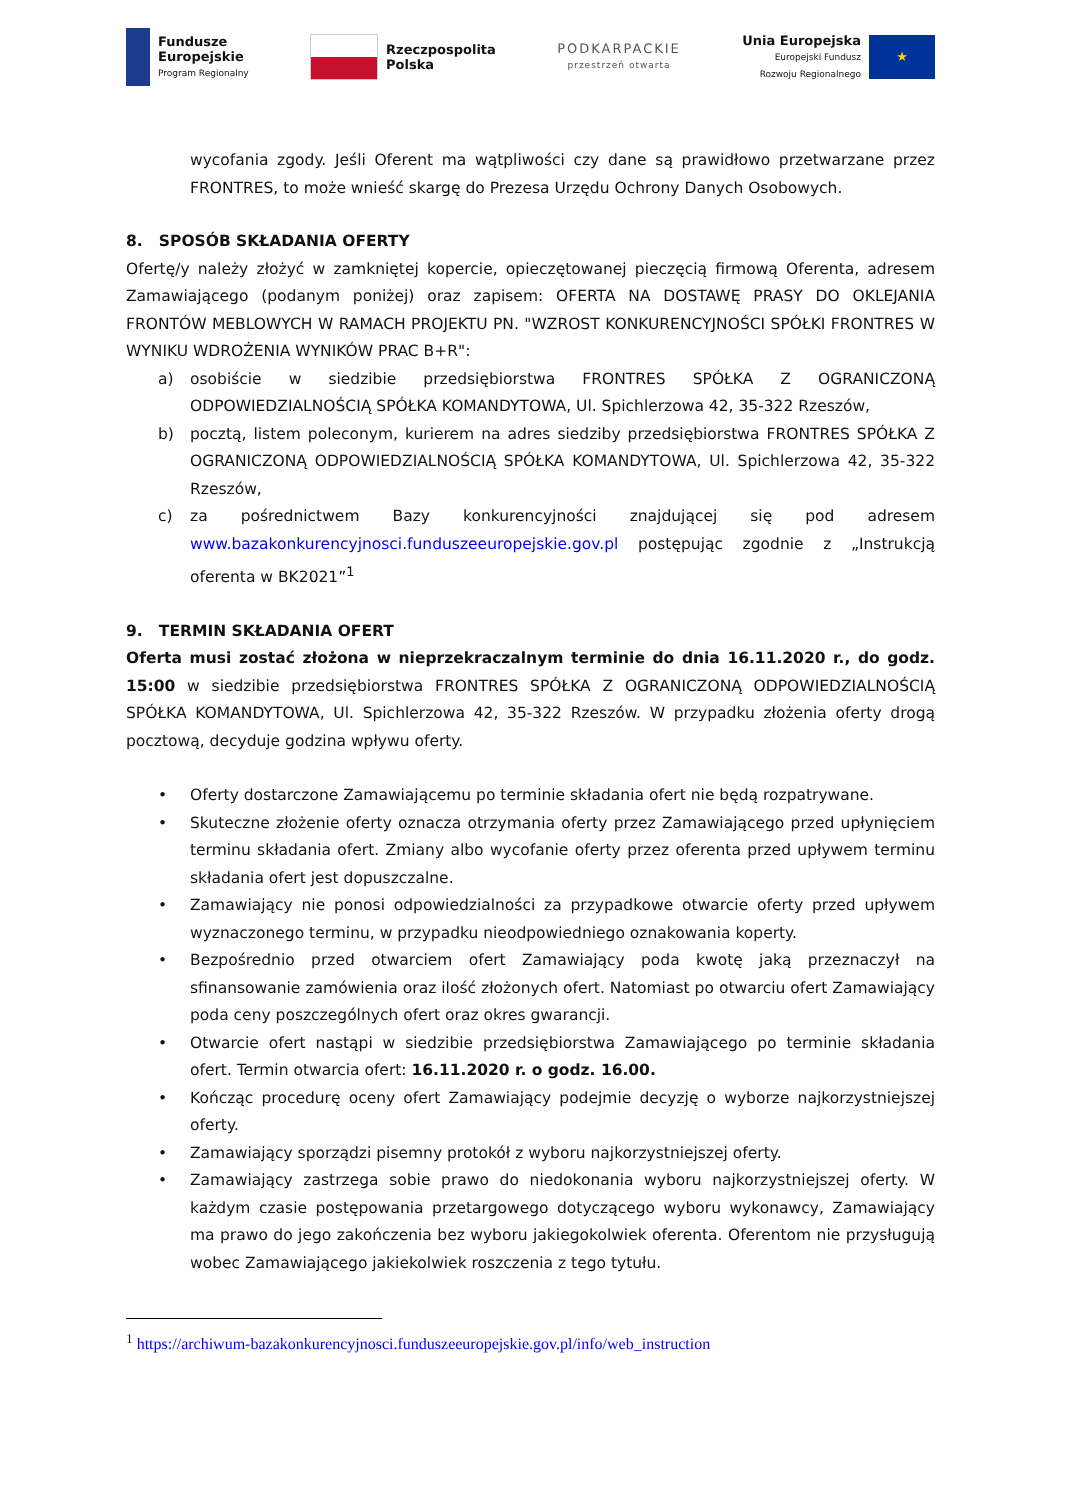Fundusze
Europejskie
Program Regionalny
Rzeczpospolita
Polska
PODKARPACKIE
przestrzeń otwarta
Unia Europejska
Europejski Fundusz
Rozwoju Regionalnego
★
wycofania zgody. Jeśli Oferent ma wątpliwości czy dane są prawidłowo przetwarzane przez FRONTRES, to może wnieść skargę do Prezesa Urzędu Ochrony Danych Osobowych.
8. SPOSÓB SKŁADANIA OFERTY
Ofertę/y należy złożyć w zamkniętej kopercie, opieczętowanej pieczęcią firmową Oferenta, adresem Zamawiającego (podanym poniżej) oraz zapisem: OFERTA NA DOSTAWĘ PRASY DO OKLEJANIA FRONTÓW MEBLOWYCH W RAMACH PROJEKTU PN. "WZROST KONKURENCYJNOŚCI SPÓŁKI FRONTRES W WYNIKU WDROŻENIA WYNIKÓW PRAC B+R":
a) osobiście w siedzibie przedsiębiorstwa FRONTRES SPÓŁKA Z OGRANICZONĄ ODPOWIEDZIALNOŚCIĄ SPÓŁKA KOMANDYTOWA, Ul. Spichlerzowa 42, 35-322 Rzeszów,
b) pocztą, listem poleconym, kurierem na adres siedziby przedsiębiorstwa FRONTRES SPÓŁKA Z OGRANICZONĄ ODPOWIEDZIALNOŚCIĄ SPÓŁKA KOMANDYTOWA, Ul. Spichlerzowa 42, 35-322 Rzeszów,
c) za pośrednictwem Bazy konkurencyjności znajdującej się pod adresem www.bazakonkurencyjnosci.funduszeeuropejskie.gov.pl postępując zgodnie z „Instrukcją oferenta w BK2021”<sup>1</sup>
9. TERMIN SKŁADANIA OFERT
Oferta musi zostać złożona w nieprzekraczalnym terminie do dnia 16.11.2020 r., do godz. 15:00 w siedzibie przedsiębiorstwa FRONTRES SPÓŁKA Z OGRANICZONĄ ODPOWIEDZIALNOŚCIĄ SPÓŁKA KOMANDYTOWA, Ul. Spichlerzowa 42, 35-322 Rzeszów. W przypadku złożenia oferty drogą pocztową, decyduje godzina wpływu oferty.
• Oferty dostarczone Zamawiającemu po terminie składania ofert nie będą rozpatrywane.
• Skuteczne złożenie oferty oznacza otrzymania oferty przez Zamawiającego przed upłynięciem terminu składania ofert. Zmiany albo wycofanie oferty przez oferenta przed upływem terminu składania ofert jest dopuszczalne.
• Zamawiający nie ponosi odpowiedzialności za przypadkowe otwarcie oferty przed upływem wyznaczonego terminu, w przypadku nieodpowiedniego oznakowania koperty.
• Bezpośrednio przed otwarciem ofert Zamawiający poda kwotę jaką przeznaczył na sfinansowanie zamówienia oraz ilość złożonych ofert. Natomiast po otwarciu ofert Zamawiający poda ceny poszczególnych ofert oraz okres gwarancji.
• Otwarcie ofert nastąpi w siedzibie przedsiębiorstwa Zamawiającego po terminie składania ofert. Termin otwarcia ofert: 16.11.2020 r. o godz. 16.00.
• Kończąc procedurę oceny ofert Zamawiający podejmie decyzję o wyborze najkorzystniejszej oferty.
• Zamawiający sporządzi pisemny protokół z wyboru najkorzystniejszej oferty.
• Zamawiający zastrzega sobie prawo do niedokonania wyboru najkorzystniejszej oferty. W każdym czasie postępowania przetargowego dotyczącego wyboru wykonawcy, Zamawiający ma prawo do jego zakończenia bez wyboru jakiegokolwiek oferenta. Oferentom nie przysługują wobec Zamawiającego jakiekolwiek roszczenia z tego tytułu.
<sup>1</sup> https://archiwum-bazakonkurencyjnosci.funduszeeuropejskie.gov.pl/info/web_instruction